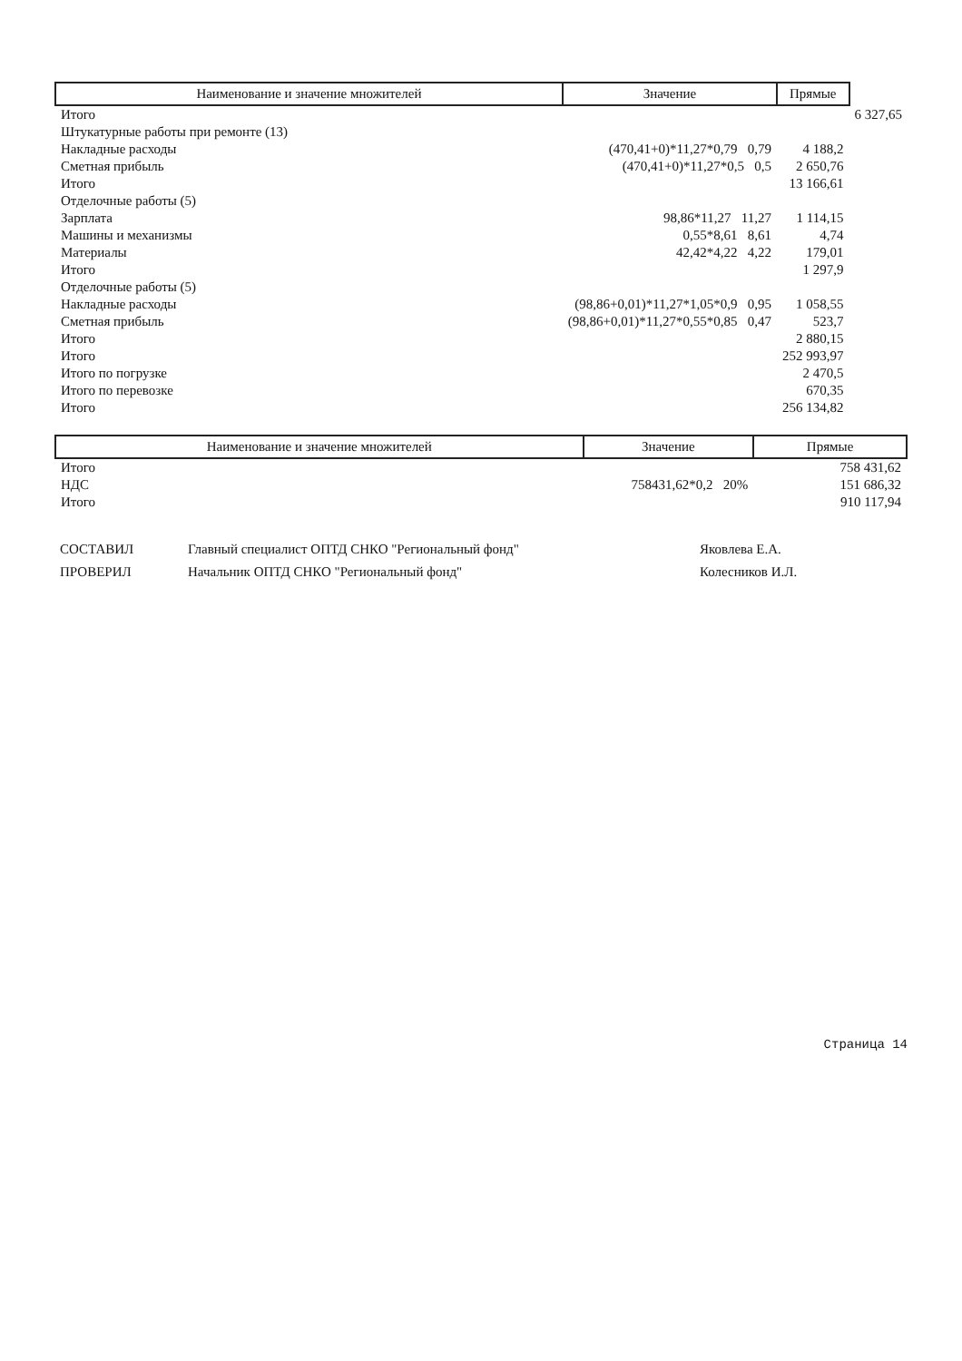| Наименование и значение множителей | Значение | Прямые | |
| --- | --- | --- | --- |
| Итого | | | 6 327,65 |
| Штукатурные работы при ремонте (13) | | | |
| Накладные расходы | (470,41+0)*11,27*0,79 0,79 | 4 188,2 | |
| Сметная прибыль | (470,41+0)*11,27*0,5 0,5 | 2 650,76 | |
| Итого | | 13 166,61 | |
| Отделочные работы (5) | | | |
| Зарплата | 98,86*11,27 11,27 | 1 114,15 | |
| Машины и механизмы | 0,55*8,61 8,61 | 4,74 | |
| Материалы | 42,42*4,22 4,22 | 179,01 | |
| Итого | | 1 297,9 | |
| Отделочные работы (5) | | | |
| Накладные расходы | (98,86+0,01)*11,27*1,05*0,9 0,95 | 1 058,55 | |
| Сметная прибыль | (98,86+0,01)*11,27*0,55*0,85 0,47 | 523,7 | |
| Итого | | 2 880,15 | |
| Итого | | 252 993,97 | |
| Итого по погрузке | | 2 470,5 | |
| Итого по перевозке | | 670,35 | |
| Итого | | 256 134,82 | |
| Наименование и значение множителей | Значение | Прямые |
| --- | --- | --- |
| Итого | | 758 431,62 |
| НДС | 758431,62*0,2 20% | 151 686,32 |
| Итого | | 910 117,94 |
| СОСТАВИЛ | Главный специалист ОПТД СНКО "Региональный фонд" | Яковлева Е.А. |
| ПРОВЕРИЛ | Начальник ОПТД СНКО "Региональный фонд" | Колесников И.Л. |
Страница 14